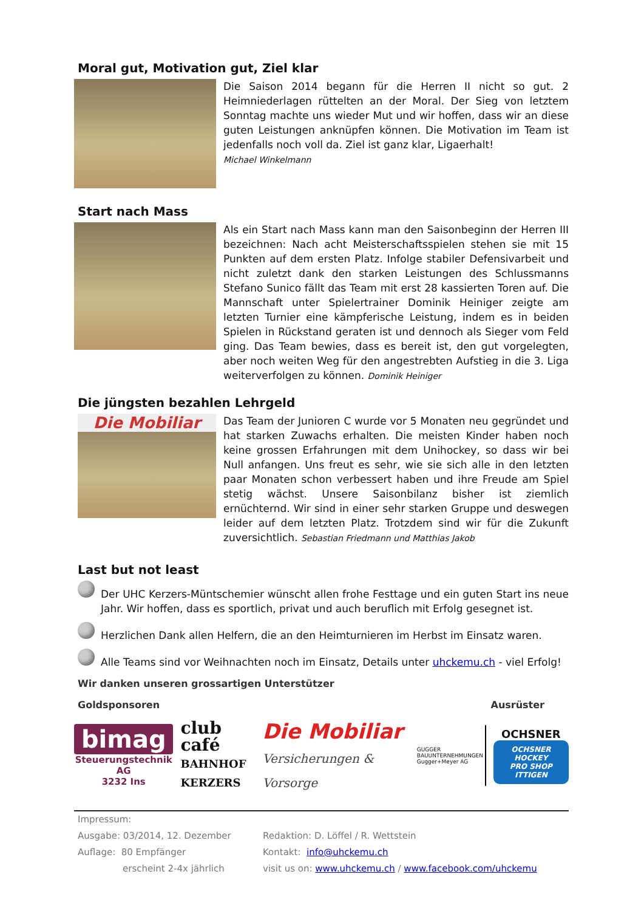Moral gut, Motivation gut, Ziel klar
Die Saison 2014 begann für die Herren II nicht so gut. 2 Heimniederlagen rüttelten an der Moral. Der Sieg von letztem Sonntag machte uns wieder Mut und wir hoffen, dass wir an diese guten Leistungen anknüpfen können. Die Motivation im Team ist jedenfalls noch voll da. Ziel ist ganz klar, Ligaerhalt!
Michael Winkelmann
Start nach Mass
Als ein Start nach Mass kann man den Saisonbeginn der Herren III bezeichnen: Nach acht Meisterschaftsspielen stehen sie mit 15 Punkten auf dem ersten Platz. Infolge stabiler Defensivarbeit und nicht zuletzt dank den starken Leistungen des Schlussmanns Stefano Sunico fällt das Team mit erst 28 kassierten Toren auf. Die Mannschaft unter Spielertrainer Dominik Heiniger zeigte am letzten Turnier eine kämpferische Leistung, indem es in beiden Spielen in Rückstand geraten ist und dennoch als Sieger vom Feld ging. Das Team bewies, dass es bereit ist, den gut vorgelegten, aber noch weiten Weg für den angestrebten Aufstieg in die 3. Liga weiterverfolgen zu können. Dominik Heiniger
Die jüngsten bezahlen Lehrgeld
Die Mobiliar
Das Team der Junioren C wurde vor 5 Monaten neu gegründet und hat starken Zuwachs erhalten. Die meisten Kinder haben noch keine grossen Erfahrungen mit dem Unihockey, so dass wir bei Null anfangen. Uns freut es sehr, wie sie sich alle in den letzten paar Monaten schon verbessert haben und ihre Freude am Spiel stetig wächst. Unsere Saisonbilanz bisher ist ziemlich ernüchternd. Wir sind in einer sehr starken Gruppe und deswegen leider auf dem letzten Platz. Trotzdem sind wir für die Zukunft zuversichtlich. Sebastian Friedmann und Matthias Jakob
Last but not least
Der UHC Kerzers-Müntschemier wünscht allen frohe Festtage und ein guten Start ins neue Jahr. Wir hoffen, dass es sportlich, privat und auch beruflich mit Erfolg gesegnet ist.
Herzlichen Dank allen Helfern, die an den Heimturnieren im Herbst im Einsatz waren.
Alle Teams sind vor Weihnachten noch im Einsatz, Details unter uhckemu.ch - viel Erfolg!
Wir danken unseren grossartigen Unterstützer
Goldsponsoren Ausrüster
bimag
Steuerungstechnik AG
3232 Ins
club café
BAHNHOF
KERZERS
Die Mobiliar
Versicherungen & Vorsorge
GUGGER
BAUUNTERNEHMUNGEN
Gugger+Meyer AG
OCHSNER
OCHSNER HOCKEY
PRO SHOP ITTIGEN
Impressum:
Ausgabe: 03/2014, 12. Dezember
Auflage: 80 Empfänger
erscheint 2-4x jährlich
Redaktion: D. Löffel / R. Wettstein
Kontakt: info@uhckemu.ch
visit us on: www.uhckemu.ch / www.facebook.com/uhckemu